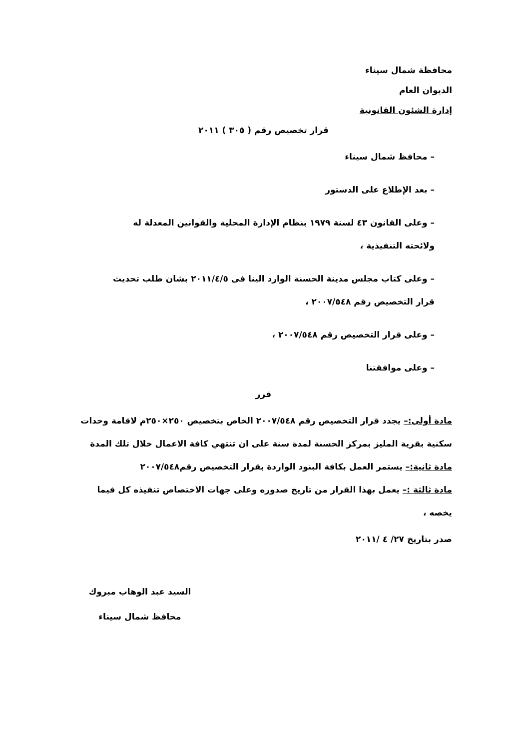محافظة شمال سيناء
الديوان العام
إدارة الشئون القانونية
قرار تخصيص رقم ( ٣٠٥ ) ٢٠١١
– محافظ شمال سيناء
– بعد الإطلاع على الدستور
– وعلى القانون ٤٣ لسنة ١٩٧٩ بنظام الإدارة المحلية والقوانين المعدلة له ولائحته التنفيذية ،
– وعلى كتاب مجلس مدينة الحسنة الوارد الينا فى ٢٠١١/٤/٥ بشان طلب تحديث قرار التخصيص رقم ٢٠٠٧/٥٤٨ ،
– وعلى قرار التخصيص رقم ٢٠٠٧/٥٤٨ ،
– وعلى موافقتنا
قرر
مادة أولى:– يجدد قرار التخصيص رقم ٢٠٠٧/٥٤٨ الخاص بتخصيص ٢٥٠×٢٥٠م لاقامة وحدات سكنية بقرية المليز بمركز الحسنة لمدة سنة على ان تنتهي كافة الاعمال خلال تلك المدة
مادة ثانية:– يستمر العمل بكافة البنود الواردة بقرار التخصيص رقم٢٠٠٧/٥٤٨
مادة ثالثة :– يعمل بهذا القرار من تاريخ صدوره وعلى جهات الاختصاص تنفيذه كل فيما يخصه ،
صدر بتاريخ ٢٧/ ٤ /٢٠١١
السيد عبد الوهاب مبروك
محافظ شمال سيناء